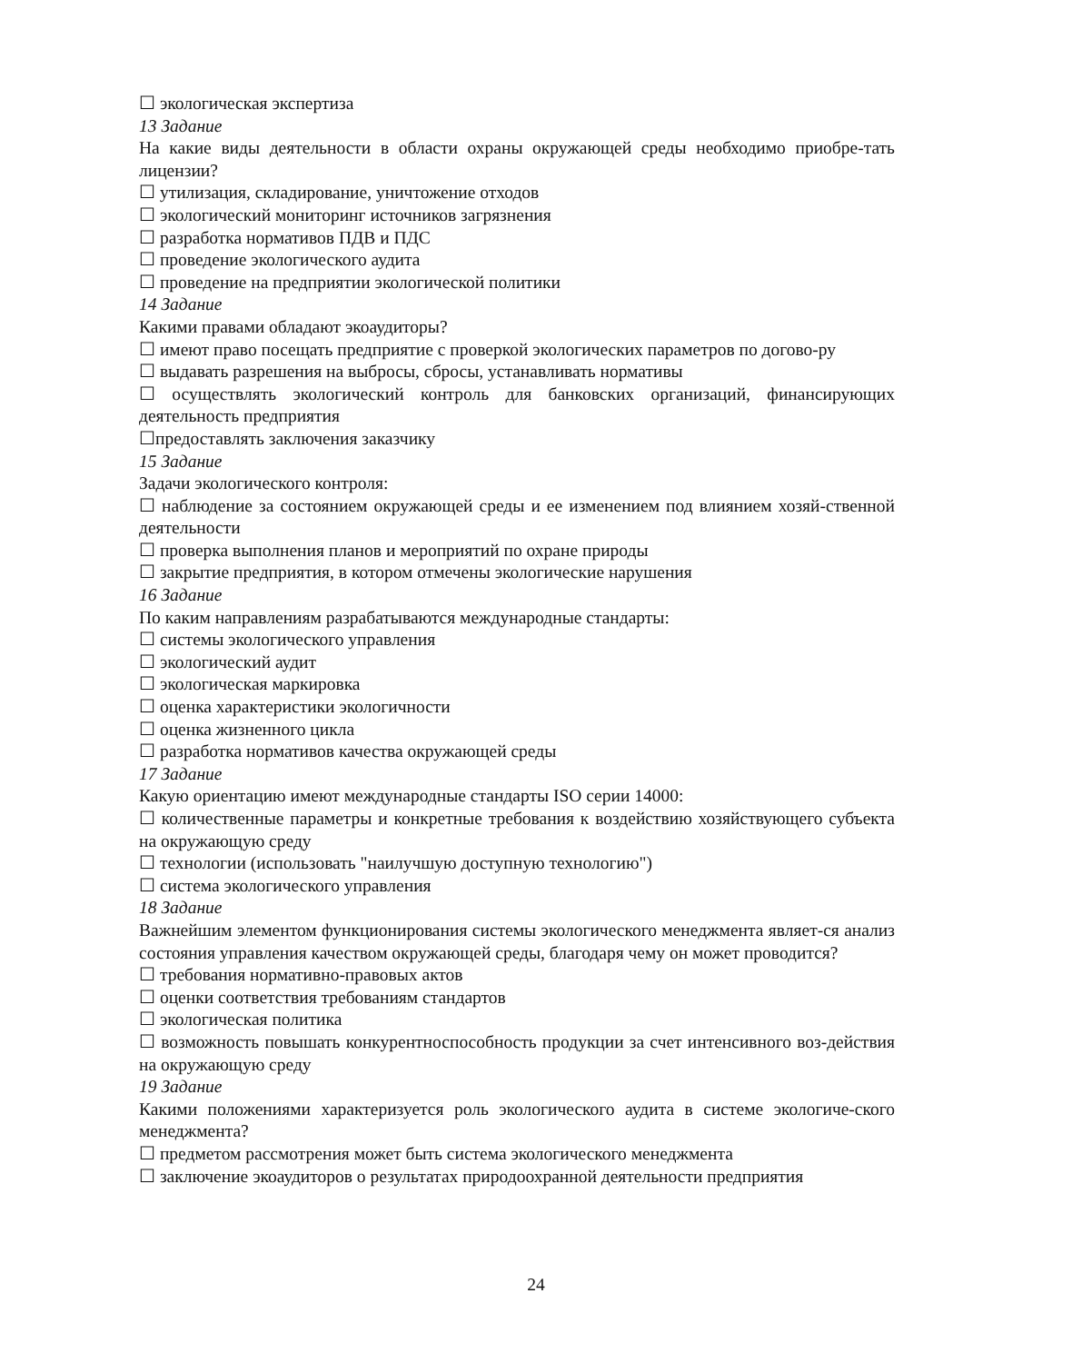☐ экологическая экспертиза
13 Задание
На какие виды деятельности в области охраны окружающей среды необходимо приобре-тать лицензии?
☐ утилизация, складирование, уничтожение отходов
☐ экологический мониторинг источников загрязнения
☐ разработка нормативов ПДВ и ПДС
☐ проведение экологического аудита
☐ проведение на предприятии экологической политики
14 Задание
Какими правами обладают экоаудиторы?
☐ имеют право посещать предприятие с проверкой экологических параметров по догово-ру
☐ выдавать разрешения на выбросы, сбросы, устанавливать нормативы
☐ осуществлять экологический контроль для банковских организаций, финансирующих деятельность предприятия
☐предоставлять заключения заказчику
15 Задание
Задачи экологического контроля:
☐ наблюдение за состоянием окружающей среды и ее изменением под влиянием хозяй-ственной деятельности
☐ проверка выполнения планов и мероприятий по охране природы
☐ закрытие предприятия, в котором отмечены экологические нарушения
16 Задание
По каким направлениям разрабатываются международные стандарты:
☐ системы экологического управления
☐ экологический аудит
☐ экологическая маркировка
☐ оценка характеристики экологичности
☐ оценка жизненного цикла
☐ разработка нормативов качества окружающей среды
17 Задание
Какую ориентацию имеют международные стандарты ISO серии 14000:
☐ количественные параметры и конкретные требования к воздействию хозяйствующего субъекта на окружающую среду
☐ технологии (использовать "наилучшую доступную технологию")
☐ система экологического управления
18 Задание
Важнейшим элементом функционирования системы экологического менеджмента являет-ся анализ состояния управления качеством окружающей среды, благодаря чему он может проводится?
☐ требования нормативно-правовых актов
☐ оценки соответствия требованиям стандартов
☐ экологическая политика
☐ возможность повышать конкурентноспособность продукции за счет интенсивного воз-действия на окружающую среду
19 Задание
Какими положениями характеризуется роль экологического аудита в системе экологиче-ского менеджмента?
☐ предметом рассмотрения может быть система экологического менеджмента
☐ заключение экоаудиторов о результатах природоохранной деятельности предприятия
24